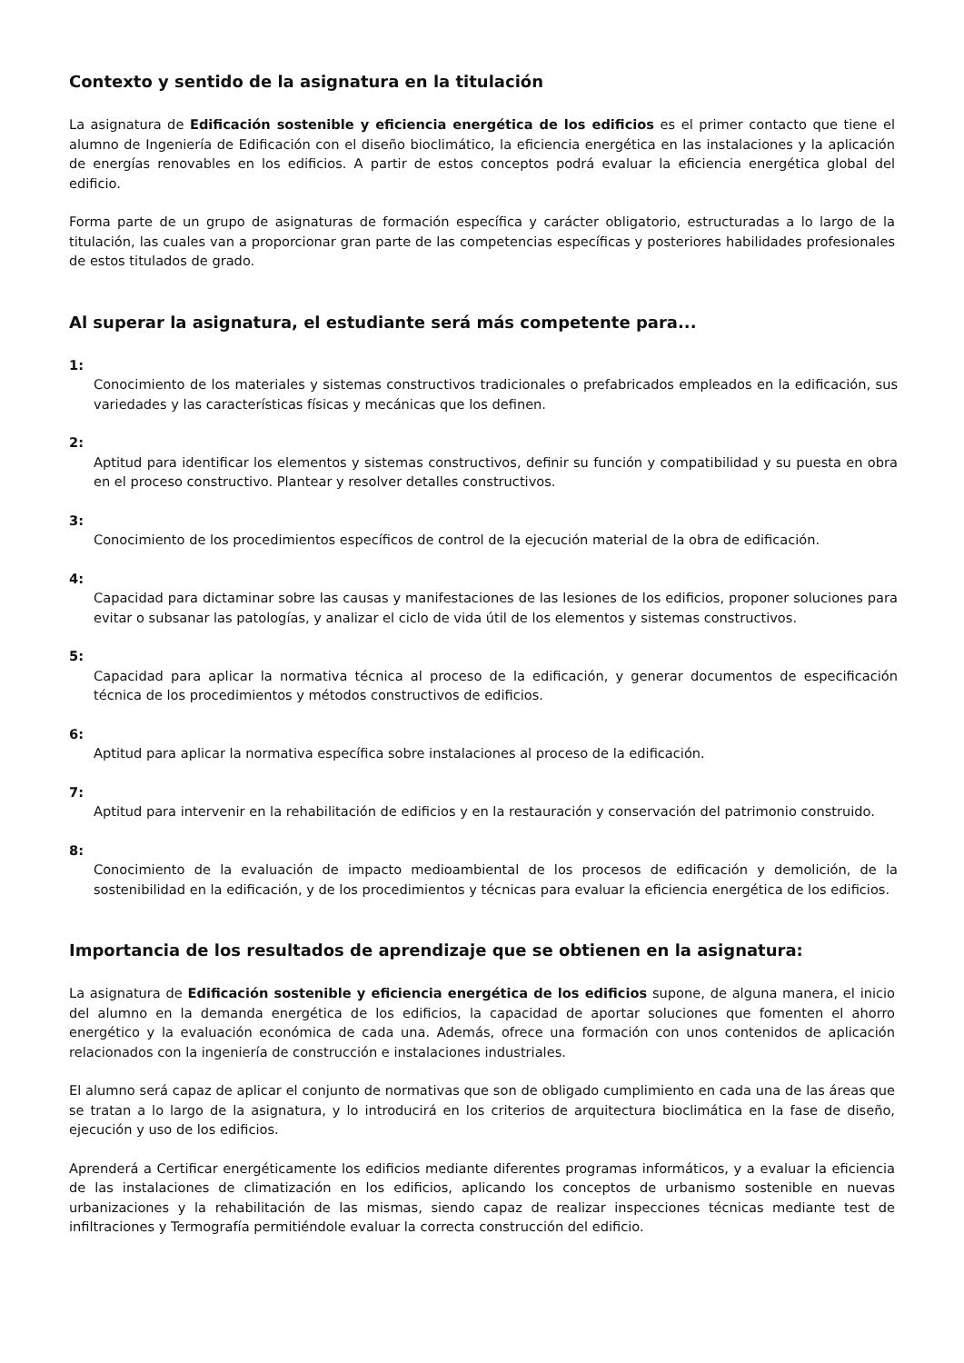Contexto y sentido de la asignatura en la titulación
La asignatura de Edificación sostenible y eficiencia energética de los edificios es el primer contacto que tiene el alumno de Ingeniería de Edificación con el diseño bioclimático, la eficiencia energética en las instalaciones y la aplicación de energías renovables en los edificios. A partir de estos conceptos podrá evaluar la eficiencia energética global del edificio.
Forma parte de un grupo de asignaturas de formación específica y carácter obligatorio, estructuradas a lo largo de la titulación, las cuales van a proporcionar gran parte de las competencias específicas y posteriores habilidades profesionales de estos titulados de grado.
Al superar la asignatura, el estudiante será más competente para...
1:
Conocimiento de los materiales y sistemas constructivos tradicionales o prefabricados empleados en la edificación, sus variedades y las características físicas y mecánicas que los definen.
2:
Aptitud para identificar los elementos y sistemas constructivos, definir su función y compatibilidad y su puesta en obra en el proceso constructivo. Plantear y resolver detalles constructivos.
3:
Conocimiento de los procedimientos específicos de control de la ejecución material de la obra de edificación.
4:
Capacidad para dictaminar sobre las causas y manifestaciones de las lesiones de los edificios, proponer soluciones para evitar o subsanar las patologías, y analizar el ciclo de vida útil de los elementos y sistemas constructivos.
5:
Capacidad para aplicar la normativa técnica al proceso de la edificación, y generar documentos de especificación técnica de los procedimientos y métodos constructivos de edificios.
6:
Aptitud para aplicar la normativa específica sobre instalaciones al proceso de la edificación.
7:
Aptitud para intervenir en la rehabilitación de edificios y en la restauración y conservación del patrimonio construido.
8:
Conocimiento de la evaluación de impacto medioambiental de los procesos de edificación y demolición, de la sostenibilidad en la edificación, y de los procedimientos y técnicas para evaluar la eficiencia energética de los edificios.
Importancia de los resultados de aprendizaje que se obtienen en la asignatura:
La asignatura de Edificación sostenible y eficiencia energética de los edificios supone, de alguna manera, el inicio del alumno en la demanda energética de los edificios, la capacidad de aportar soluciones que fomenten el ahorro energético y la evaluación económica de cada una. Además, ofrece una formación con unos contenidos de aplicación relacionados con la ingeniería de construcción e instalaciones industriales.
El alumno será capaz de aplicar el conjunto de normativas que son de obligado cumplimiento en cada una de las áreas que se tratan a lo largo de la asignatura, y lo introducirá en los criterios de arquitectura bioclimática en la fase de diseño, ejecución y uso de los edificios.
Aprenderá a Certificar energéticamente los edificios mediante diferentes programas informáticos, y a evaluar la eficiencia de las instalaciones de climatización en los edificios, aplicando los conceptos de urbanismo sostenible en nuevas urbanizaciones y la rehabilitación de las mismas, siendo capaz de realizar inspecciones técnicas mediante test de infiltraciones y Termografía permitiéndole evaluar la correcta construcción del edificio.